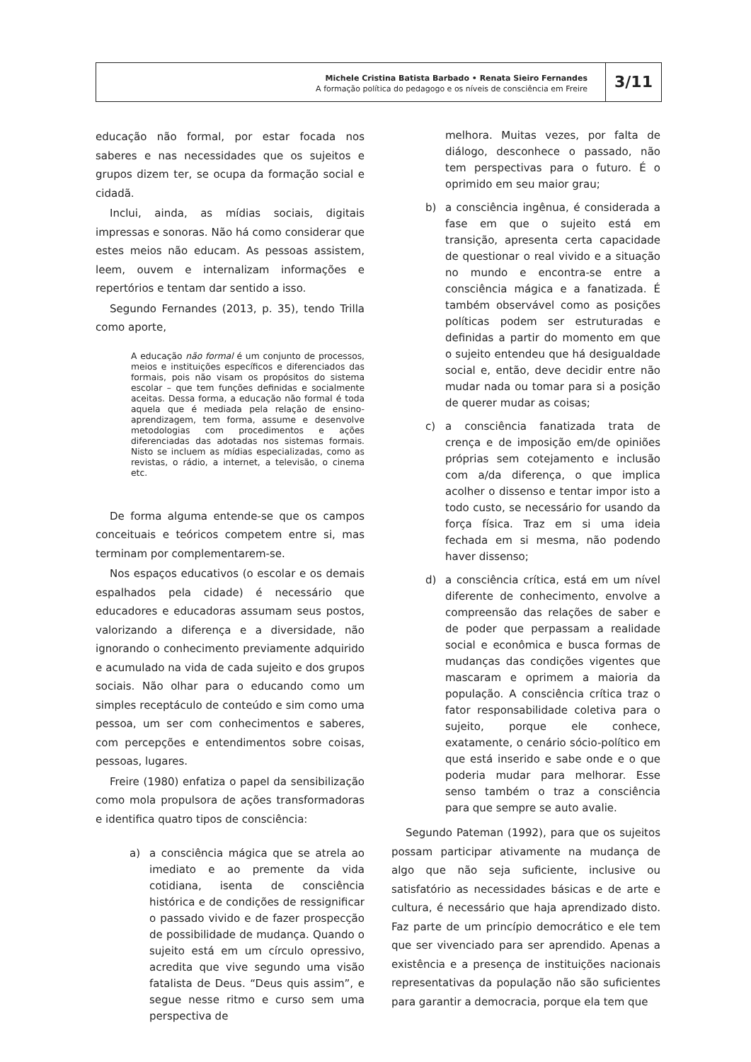Michele Cristina Batista Barbado • Renata Sieiro Fernandes
A formação política do pedagogo e os níveis de consciência em Freire
3/11
educação não formal, por estar focada nos saberes e nas necessidades que os sujeitos e grupos dizem ter, se ocupa da formação social e cidadã.
Inclui, ainda, as mídias sociais, digitais impressas e sonoras. Não há como considerar que estes meios não educam. As pessoas assistem, leem, ouvem e internalizam informações e repertórios e tentam dar sentido a isso.
Segundo Fernandes (2013, p. 35), tendo Trilla como aporte,
A educação não formal é um conjunto de processos, meios e instituições específicos e diferenciados das formais, pois não visam os propósitos do sistema escolar – que tem funções definidas e socialmente aceitas. Dessa forma, a educação não formal é toda aquela que é mediada pela relação de ensino-aprendizagem, tem forma, assume e desenvolve metodologias com procedimentos e ações diferenciadas das adotadas nos sistemas formais. Nisto se incluem as mídias especializadas, como as revistas, o rádio, a internet, a televisão, o cinema etc.
De forma alguma entende-se que os campos conceituais e teóricos competem entre si, mas terminam por complementarem-se.
Nos espaços educativos (o escolar e os demais espalhados pela cidade) é necessário que educadores e educadoras assumam seus postos, valorizando a diferença e a diversidade, não ignorando o conhecimento previamente adquirido e acumulado na vida de cada sujeito e dos grupos sociais. Não olhar para o educando como um simples receptáculo de conteúdo e sim como uma pessoa, um ser com conhecimentos e saberes, com percepções e entendimentos sobre coisas, pessoas, lugares.
Freire (1980) enfatiza o papel da sensibilização como mola propulsora de ações transformadoras e identifica quatro tipos de consciência:
a) a consciência mágica que se atrela ao imediato e ao premente da vida cotidiana, isenta de consciência histórica e de condições de ressignificar o passado vivido e de fazer prospecção de possibilidade de mudança. Quando o sujeito está em um círculo opressivo, acredita que vive segundo uma visão fatalista de Deus. “Deus quis assim”, e segue nesse ritmo e curso sem uma perspectiva de
melhora. Muitas vezes, por falta de diálogo, desconhece o passado, não tem perspectivas para o futuro. É o oprimido em seu maior grau;
b) a consciência ingênua, é considerada a fase em que o sujeito está em transição, apresenta certa capacidade de questionar o real vivido e a situação no mundo e encontra-se entre a consciência mágica e a fanatizada. É também observável como as posições políticas podem ser estruturadas e definidas a partir do momento em que o sujeito entendeu que há desigualdade social e, então, deve decidir entre não mudar nada ou tomar para si a posição de querer mudar as coisas;
c) a consciência fanatizada trata de crença e de imposição em/de opiniões próprias sem cotejamento e inclusão com a/da diferença, o que implica acolher o dissenso e tentar impor isto a todo custo, se necessário for usando da força física. Traz em si uma ideia fechada em si mesma, não podendo haver dissenso;
d) a consciência crítica, está em um nível diferente de conhecimento, envolve a compreensão das relações de saber e de poder que perpassam a realidade social e econômica e busca formas de mudanças das condições vigentes que mascaram e oprimem a maioria da população. A consciência crítica traz o fator responsabilidade coletiva para o sujeito, porque ele conhece, exatamente, o cenário sócio-político em que está inserido e sabe onde e o que poderia mudar para melhorar. Esse senso também o traz a consciência para que sempre se auto avalie.
Segundo Pateman (1992), para que os sujeitos possam participar ativamente na mudança de algo que não seja suficiente, inclusive ou satisfatório as necessidades básicas e de arte e cultura, é necessário que haja aprendizado disto. Faz parte de um princípio democrático e ele tem que ser vivenciado para ser aprendido. Apenas a existência e a presença de instituições nacionais representativas da população não são suficientes para garantir a democracia, porque ela tem que